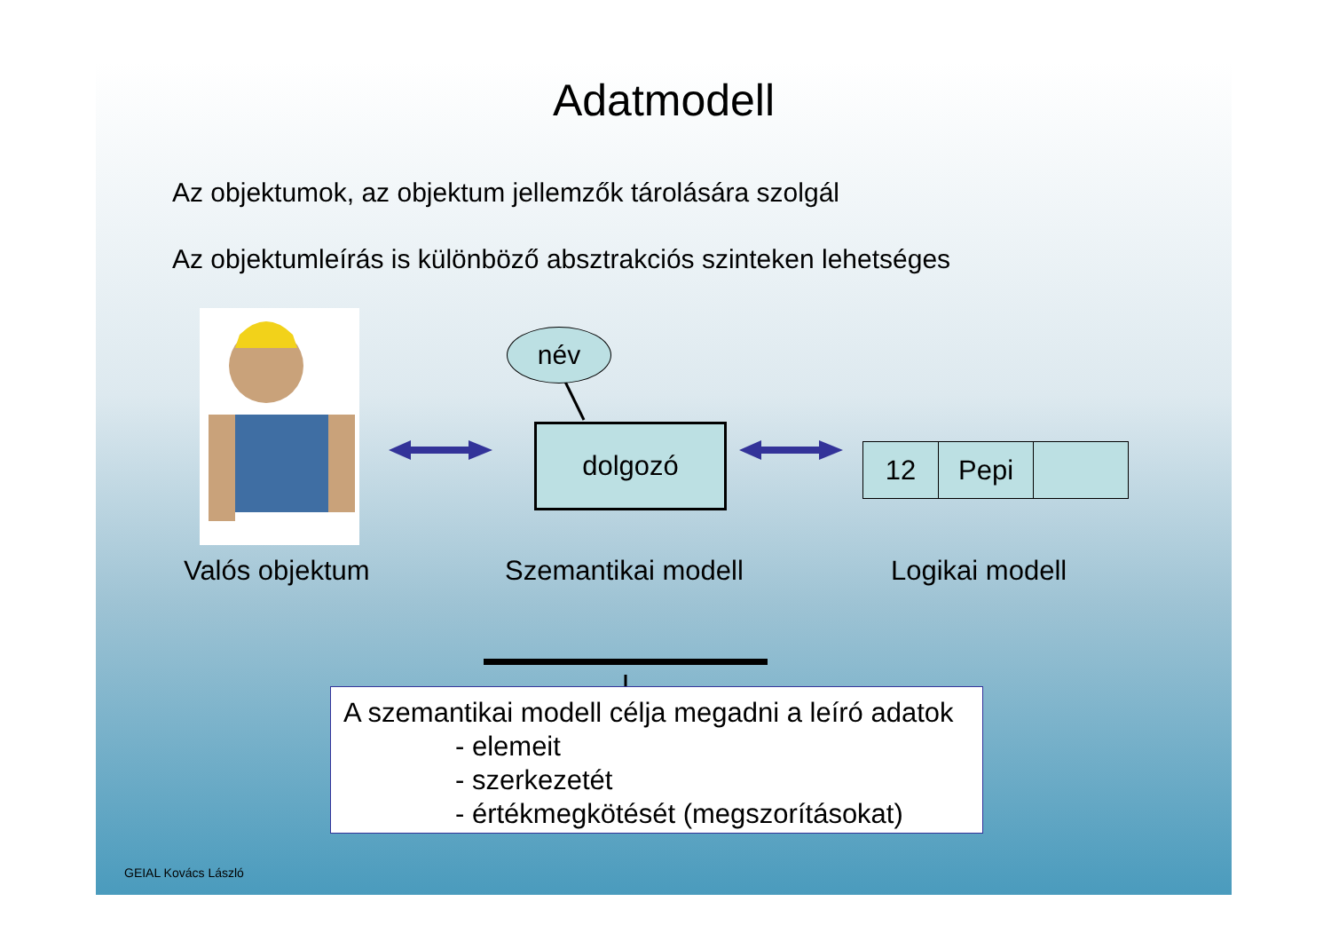Adatmodell
Az objektumok, az objektum jellemzők tárolására szolgál
Az objektumleírás is különböző absztrakciós szinteken lehetséges
név
dolgozó
12 Pepi
Valós objektum Szemantikai modell Logikai modell
A szemantikai modell célja megadni a leíró adatok
- elemeit
- szerkezetét
- értékmegkötését (megszorításokat)
GEIAL Kovács László